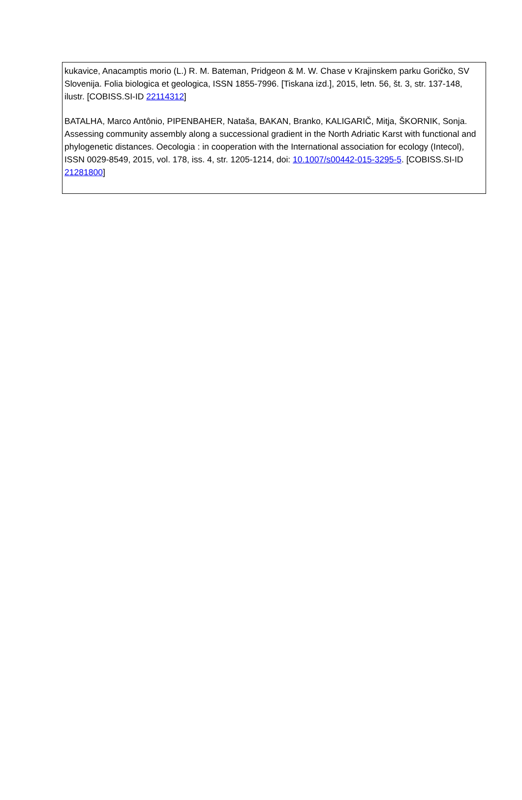kukavice, Anacamptis morio (L.) R. M. Bateman, Pridgeon & M. W. Chase v Krajinskem parku Goričko, SV Slovenija. Folia biologica et geologica, ISSN 1855-7996. [Tiskana izd.], 2015, letn. 56, št. 3, str. 137-148, ilustr. [COBISS.SI-ID 22114312]
BATALHA, Marco Antônio, PIPENBAHER, Nataša, BAKAN, Branko, KALIGARIČ, Mitja, ŠKORNIK, Sonja. Assessing community assembly along a successional gradient in the North Adriatic Karst with functional and phylogenetic distances. Oecologia : in cooperation with the International association for ecology (Intecol), ISSN 0029-8549, 2015, vol. 178, iss. 4, str. 1205-1214, doi: 10.1007/s00442-015-3295-5. [COBISS.SI-ID 21281800]